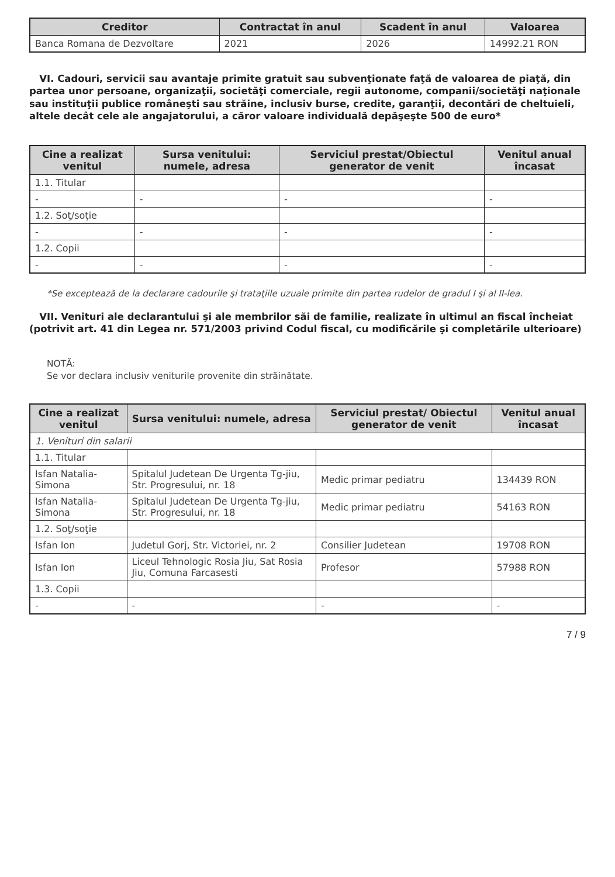| Creditor | Contractat în anul | Scadent în anul | Valoarea |
| --- | --- | --- | --- |
| Banca Romana de Dezvoltare | 2021 | 2026 | 14992.21 RON |
VI. Cadouri, servicii sau avantaje primite gratuit sau subvenţionate faţă de valoarea de piaţă, din partea unor persoane, organizaţii, societăţi comerciale, regii autonome, companii/societăţi naţionale sau instituţii publice româneşti sau străine, inclusiv burse, credite, garanţii, decontări de cheltuieli, altele decât cele ale angajatorului, a căror valoare individuală depăşeşte 500 de euro*
| Cine a realizat venitul | Sursa venitului: numele, adresa | Serviciul prestat/Obiectul generator de venit | Venitul anual încasat |
| --- | --- | --- | --- |
| 1.1. Titular | | | |
| - | - | - | - |
| 1.2. Soţ/soţie | | | |
| - | - | - | - |
| 1.2. Copii | | | |
| - | - | - | - |
*Se exceptează de la declarare cadourile şi trataţiile uzuale primite din partea rudelor de gradul I şi al II-lea.
VII. Venituri ale declarantului şi ale membrilor săi de familie, realizate în ultimul an fiscal încheiat (potrivit art. 41 din Legea nr. 571/2003 privind Codul fiscal, cu modificările şi completările ulterioare)
NOTĂ:
Se vor declara inclusiv veniturile provenite din străinătate.
| Cine a realizat venitul | Sursa venitului: numele, adresa | Serviciul prestat/ Obiectul generator de venit | Venitul anual încasat |
| --- | --- | --- | --- |
| 1. Venituri din salarii | | | |
| 1.1. Titular | | | |
| Isfan Natalia-Simona | Spitalul Judetean De Urgenta Tg-jiu, Str. Progresului, nr. 18 | Medic primar pediatru | 134439 RON |
| Isfan Natalia-Simona | Spitalul Judetean De Urgenta Tg-jiu, Str. Progresului, nr. 18 | Medic primar pediatru | 54163 RON |
| 1.2. Soţ/soţie | | | |
| Isfan Ion | Judetul Gorj, Str. Victoriei, nr. 2 | Consilier Judetean | 19708 RON |
| Isfan Ion | Liceul Tehnologic Rosia Jiu, Sat Rosia Jiu, Comuna Farcasesti | Profesor | 57988 RON |
| 1.3. Copii | | | |
| - | - | - | - |
7 / 9